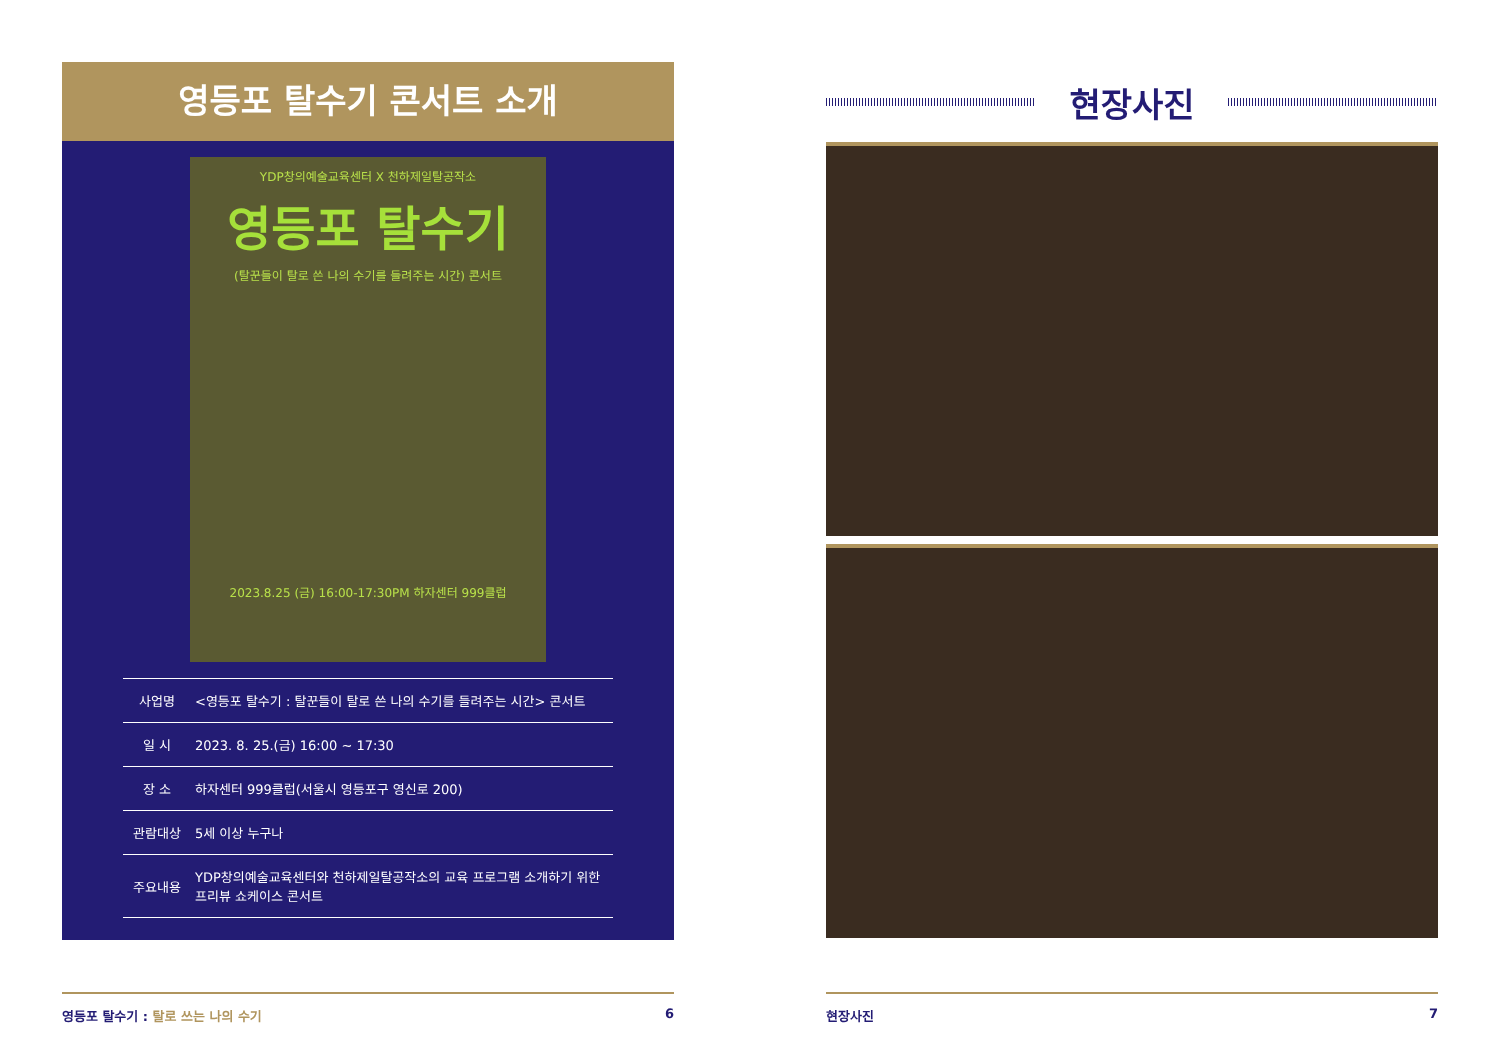영등포 탈수기 콘서트 소개
YDP창의예술교육센터 X 천하제일탈공작소
영등포 탈수기
(탈꾼들이 탈로 쓴 나의 수기를 들려주는 시간) 콘서트
2023.8.25 (금) 16:00-17:30PM 하자센터 999클럽
| 사업명 | <영등포 탈수기 : 탈꾼들이 탈로 쓴 나의 수기를 들려주는 시간> 콘서트 |
| 일 시 | 2023. 8. 25.(금) 16:00 ~ 17:30 |
| 장 소 | 하자센터 999클럽(서울시 영등포구 영신로 200) |
| 관람대상 | 5세 이상 누구나 |
| 주요내용 | YDP창의예술교육센터와 천하제일탈공작소의 교육 프로그램 소개하기 위한 프리뷰 쇼케이스 콘서트 |
현장사진
영등포 탈수기 : 탈로 쓰는 나의 수기 6 현장사진 7